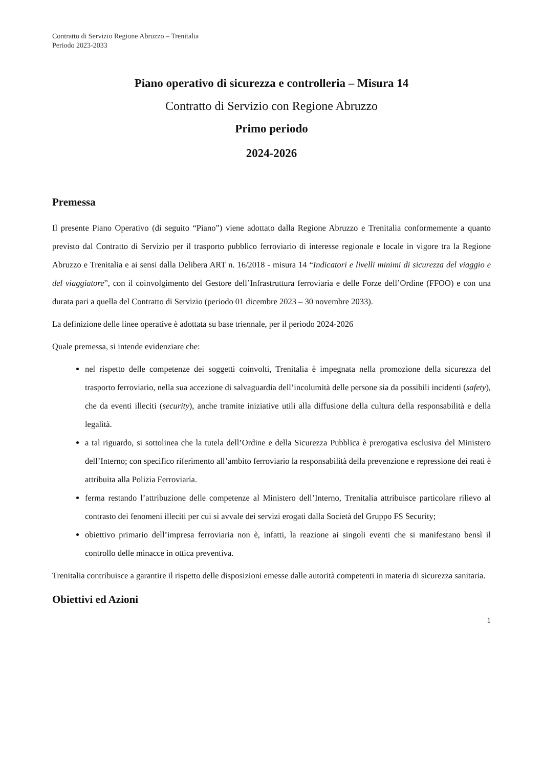Contratto di Servizio Regione Abruzzo – Trenitalia
Periodo 2023-2033
Piano operativo di sicurezza e controlleria – Misura 14
Contratto di Servizio con Regione Abruzzo
Primo periodo
2024-2026
Premessa
Il presente Piano Operativo (di seguito “Piano”) viene adottato dalla Regione Abruzzo e Trenitalia conformemente a quanto previsto dal Contratto di Servizio per il trasporto pubblico ferroviario di interesse regionale e locale in vigore tra la Regione Abruzzo e Trenitalia e ai sensi dalla Delibera ART n. 16/2018 - misura 14 “Indicatori e livelli minimi di sicurezza del viaggio e del viaggiatore”, con il coinvolgimento del Gestore dell’Infrastruttura ferroviaria e delle Forze dell’Ordine (FFOO) e con una durata pari a quella del Contratto di Servizio (periodo 01 dicembre 2023 – 30 novembre 2033).
La definizione delle linee operative è adottata su base triennale, per il periodo 2024-2026
Quale premessa, si intende evidenziare che:
nel rispetto delle competenze dei soggetti coinvolti, Trenitalia è impegnata nella promozione della sicurezza del trasporto ferroviario, nella sua accezione di salvaguardia dell’incolumità delle persone sia da possibili incidenti (safety), che da eventi illeciti (security), anche tramite iniziative utili alla diffusione della cultura della responsabilità e della legalità.
a tal riguardo, si sottolinea che la tutela dell’Ordine e della Sicurezza Pubblica è prerogativa esclusiva del Ministero dell’Interno; con specifico riferimento all’ambito ferroviario la responsabilità della prevenzione e repressione dei reati è attribuita alla Polizia Ferroviaria.
ferma restando l’attribuzione delle competenze al Ministero dell’Interno, Trenitalia attribuisce particolare rilievo al contrasto dei fenomeni illeciti per cui si avvale dei servizi erogati dalla Società del Gruppo FS Security;
obiettivo primario dell’impresa ferroviaria non è, infatti, la reazione ai singoli eventi che si manifestano bensì il controllo delle minacce in ottica preventiva.
Trenitalia contribuisce a garantire il rispetto delle disposizioni emesse dalle autorità competenti in materia di sicurezza sanitaria.
Obiettivi ed Azioni
1